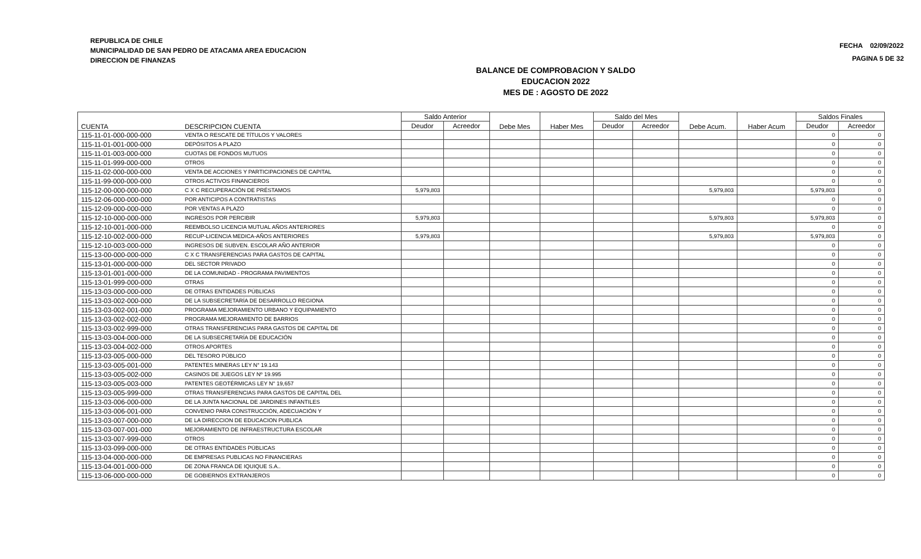REPUBLICA DE CHILE
MUNICIPALIDAD DE SAN PEDRO DE ATACAMA AREA EDUCACION
DIRECCION DE FINANZAS
FECHA 02/09/2022
PAGINA 5 DE 32
BALANCE DE COMPROBACION Y SALDO
EDUCACION 2022
MES DE : AGOSTO DE 2022
| CUENTA | DESCRIPCION CUENTA | Saldo Anterior | | Debe Mes | Haber Mes | Saldo del Mes | | Debe Acum. | Haber Acum | Saldos Finales | |
| --- | --- | --- | --- | --- | --- | --- | --- | --- | --- | --- | --- |
| | | Deudor | Acreedor | | | Deudor | Acreedor | | | Deudor | Acreedor |
| 115-11-01-000-000-000 | VENTA O RESCATE DE TÍTULOS Y VALORES | | | | | | | | | 0 | 0 |
| 115-11-01-001-000-000 | DEPÓSITOS A PLAZO | | | | | | | | | 0 | 0 |
| 115-11-01-003-000-000 | CUOTAS DE FONDOS MUTUOS | | | | | | | | | 0 | 0 |
| 115-11-01-999-000-000 | OTROS | | | | | | | | | 0 | 0 |
| 115-11-02-000-000-000 | VENTA DE ACCIONES Y PARTICIPACIONES DE CAPITAL | | | | | | | | | 0 | 0 |
| 115-11-99-000-000-000 | OTROS ACTIVOS FINANCIEROS | | | | | | | | | 0 | 0 |
| 115-12-00-000-000-000 | C X C RECUPERACIÓN DE PRÉSTAMOS | 5,979,803 | | | | | | 5,979,803 | | 5,979,803 | 0 |
| 115-12-06-000-000-000 | POR ANTICIPOS A CONTRATISTAS | | | | | | | | | 0 | 0 |
| 115-12-09-000-000-000 | POR VENTAS A PLAZO | | | | | | | | | 0 | 0 |
| 115-12-10-000-000-000 | INGRESOS POR PERCIBIR | 5,979,803 | | | | | | 5,979,803 | | 5,979,803 | 0 |
| 115-12-10-001-000-000 | REEMBOLSO LICENCIA MUTUAL AÑOS ANTERIORES | | | | | | | | | 0 | 0 |
| 115-12-10-002-000-000 | RECUP-LICENCIA MEDICA-AÑOS ANTERIORES | 5,979,803 | | | | | | 5,979,803 | | 5,979,803 | 0 |
| 115-12-10-003-000-000 | INGRESOS DE SUBVEN. ESCOLAR AÑO ANTERIOR | | | | | | | | | 0 | 0 |
| 115-13-00-000-000-000 | C X C TRANSFERENCIAS PARA GASTOS DE CAPITAL | | | | | | | | | 0 | 0 |
| 115-13-01-000-000-000 | DEL SECTOR PRIVADO | | | | | | | | | 0 | 0 |
| 115-13-01-001-000-000 | DE LA COMUNIDAD - PROGRAMA PAVIMENTOS | | | | | | | | | 0 | 0 |
| 115-13-01-999-000-000 | OTRAS | | | | | | | | | 0 | 0 |
| 115-13-03-000-000-000 | DE OTRAS ENTIDADES PÚBLICAS | | | | | | | | | 0 | 0 |
| 115-13-03-002-000-000 | DE LA SUBSECRETARÍA DE DESARROLLO REGIONA | | | | | | | | | 0 | 0 |
| 115-13-03-002-001-000 | PROGRAMA MEJORAMIENTO URBANO Y EQUIPAMIENTO | | | | | | | | | 0 | 0 |
| 115-13-03-002-002-000 | PROGRAMA MEJORAMIENTO DE BARRIOS | | | | | | | | | 0 | 0 |
| 115-13-03-002-999-000 | OTRAS TRANSFERENCIAS PARA GASTOS DE CAPITAL DE | | | | | | | | | 0 | 0 |
| 115-13-03-004-000-000 | DE LA SUBSECRETARÍA DE EDUCACIÓN | | | | | | | | | 0 | 0 |
| 115-13-03-004-002-000 | OTROS APORTES | | | | | | | | | 0 | 0 |
| 115-13-03-005-000-000 | DEL TESORO PÚBLICO | | | | | | | | | 0 | 0 |
| 115-13-03-005-001-000 | PATENTES MINERAS LEY N° 19.143 | | | | | | | | | 0 | 0 |
| 115-13-03-005-002-000 | CASINOS DE JUEGOS LEY Nº 19.995 | | | | | | | | | 0 | 0 |
| 115-13-03-005-003-000 | PATENTES GEOTÉRMICAS LEY N° 19,657 | | | | | | | | | 0 | 0 |
| 115-13-03-005-999-000 | OTRAS TRANSFERENCIAS PARA GASTOS DE CAPITAL DEL | | | | | | | | | 0 | 0 |
| 115-13-03-006-000-000 | DE LA JUNTA NACIONAL DE JARDINES INFANTILES | | | | | | | | | 0 | 0 |
| 115-13-03-006-001-000 | CONVENIO PARA CONSTRUCCIÓN, ADECUACIÓN Y | | | | | | | | | 0 | 0 |
| 115-13-03-007-000-000 | DE LA DIRECCION DE EDUCACION PUBLICA | | | | | | | | | 0 | 0 |
| 115-13-03-007-001-000 | MEJORAMIENTO DE INFRAESTRUCTURA ESCOLAR | | | | | | | | | 0 | 0 |
| 115-13-03-007-999-000 | OTROS | | | | | | | | | 0 | 0 |
| 115-13-03-099-000-000 | DE OTRAS ENTIDADES PÚBLICAS | | | | | | | | | 0 | 0 |
| 115-13-04-000-000-000 | DE EMPRESAS PUBLICAS NO FINANCIERAS | | | | | | | | | 0 | 0 |
| 115-13-04-001-000-000 | DE ZONA FRANCA DE IQUIQUE S.A.. | | | | | | | | | 0 | 0 |
| 115-13-06-000-000-000 | DE GOBIERNOS EXTRANJEROS | | | | | | | | | 0 | 0 |